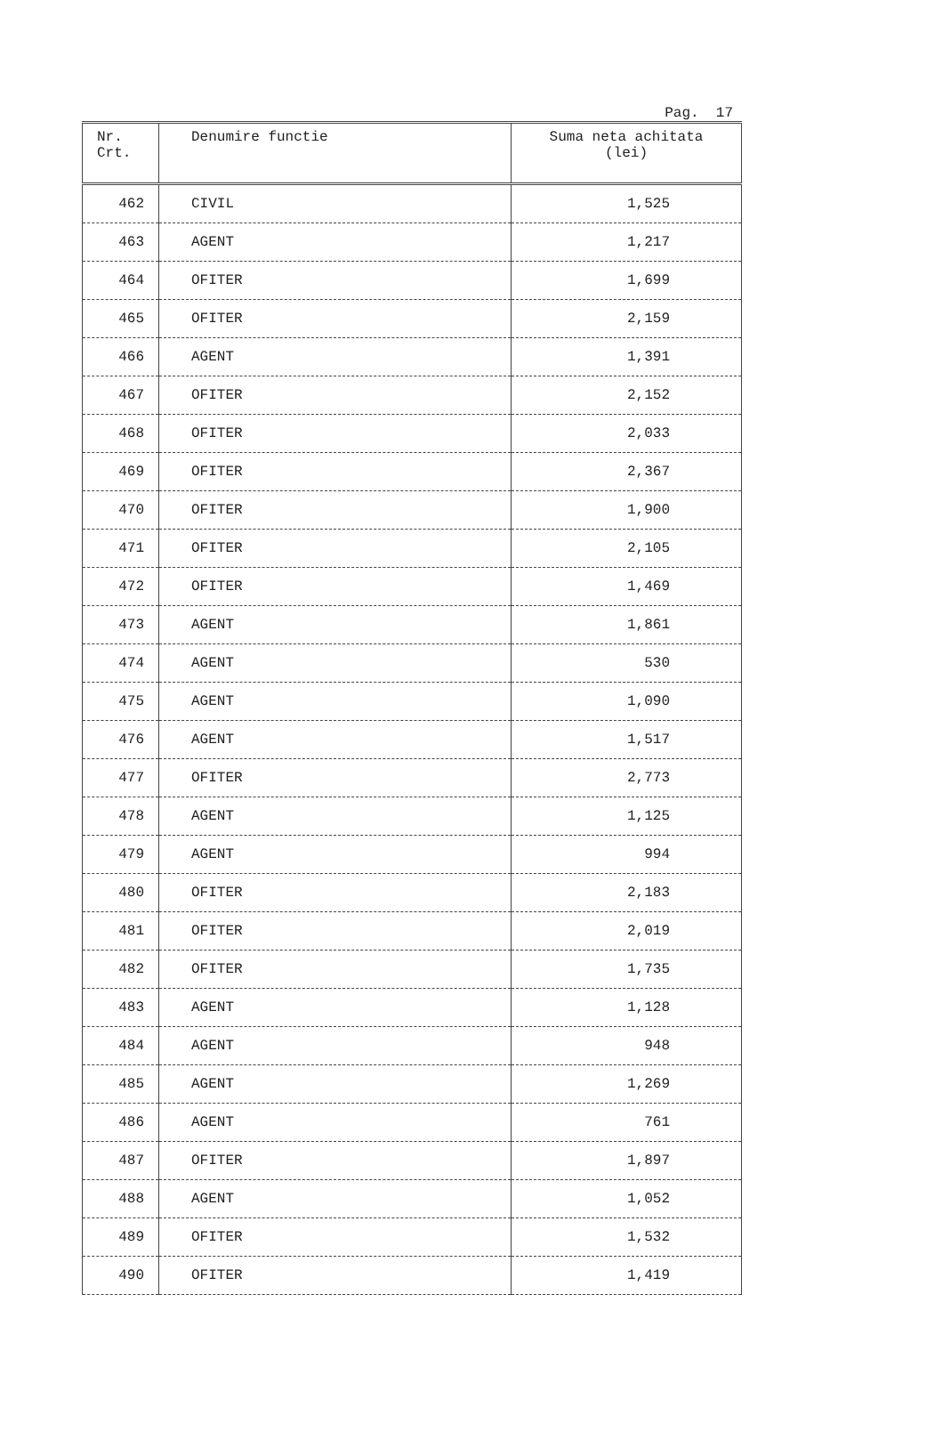Pag. 17
| Nr. Crt. | Denumire functie | Suma neta achitata (lei) |
| --- | --- | --- |
| 462 | CIVIL | 1,525 |
| 463 | AGENT | 1,217 |
| 464 | OFITER | 1,699 |
| 465 | OFITER | 2,159 |
| 466 | AGENT | 1,391 |
| 467 | OFITER | 2,152 |
| 468 | OFITER | 2,033 |
| 469 | OFITER | 2,367 |
| 470 | OFITER | 1,900 |
| 471 | OFITER | 2,105 |
| 472 | OFITER | 1,469 |
| 473 | AGENT | 1,861 |
| 474 | AGENT | 530 |
| 475 | AGENT | 1,090 |
| 476 | AGENT | 1,517 |
| 477 | OFITER | 2,773 |
| 478 | AGENT | 1,125 |
| 479 | AGENT | 994 |
| 480 | OFITER | 2,183 |
| 481 | OFITER | 2,019 |
| 482 | OFITER | 1,735 |
| 483 | AGENT | 1,128 |
| 484 | AGENT | 948 |
| 485 | AGENT | 1,269 |
| 486 | AGENT | 761 |
| 487 | OFITER | 1,897 |
| 488 | AGENT | 1,052 |
| 489 | OFITER | 1,532 |
| 490 | OFITER | 1,419 |